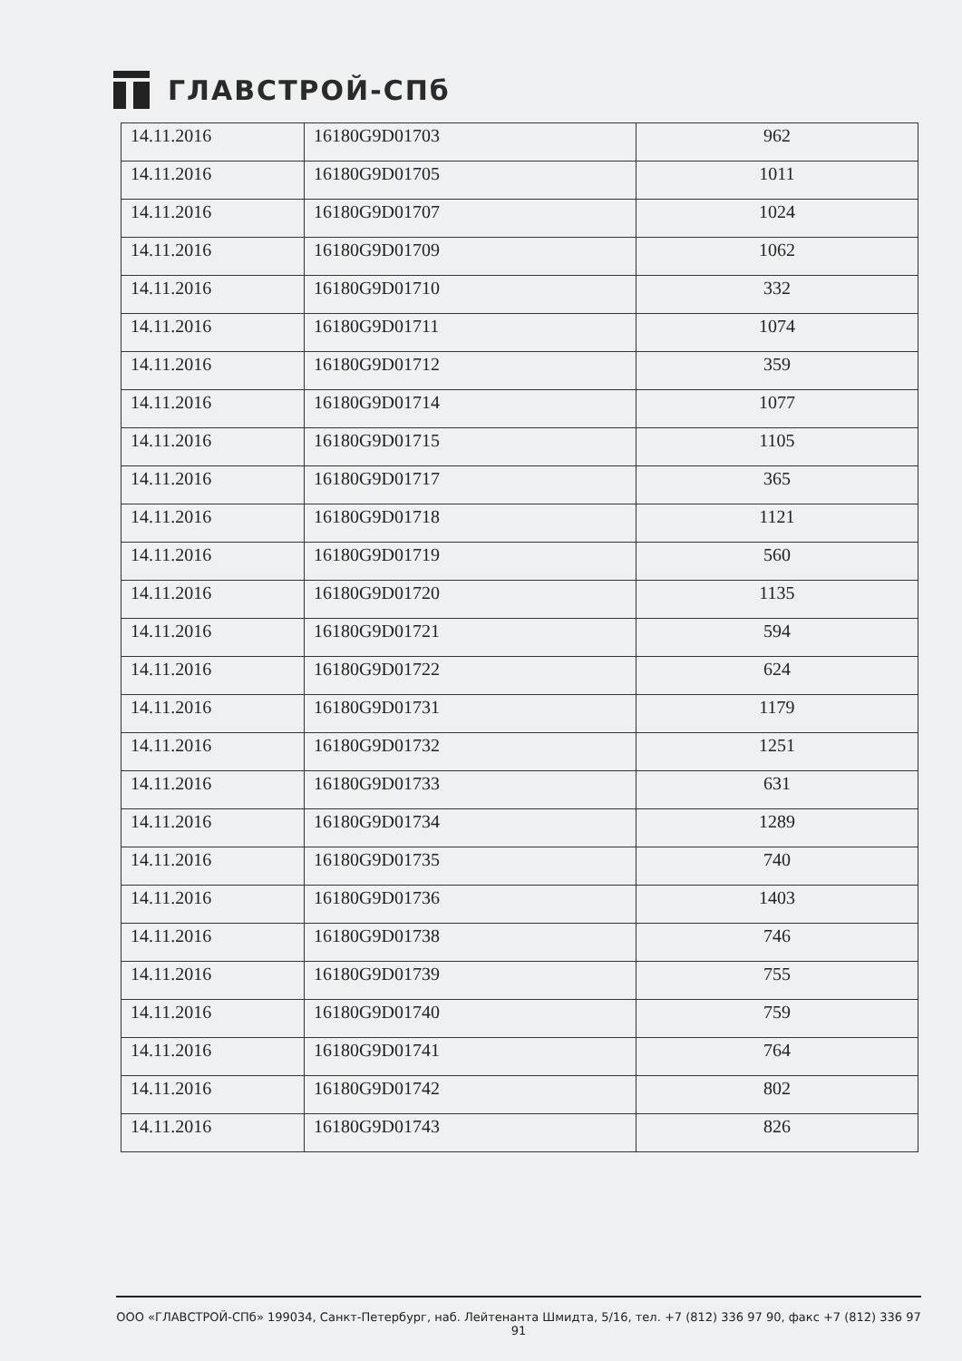ГЛАВСТРОЙ-СПб
| 14.11.2016 | 16180G9D01703 | 962 |
| 14.11.2016 | 16180G9D01705 | 1011 |
| 14.11.2016 | 16180G9D01707 | 1024 |
| 14.11.2016 | 16180G9D01709 | 1062 |
| 14.11.2016 | 16180G9D01710 | 332 |
| 14.11.2016 | 16180G9D01711 | 1074 |
| 14.11.2016 | 16180G9D01712 | 359 |
| 14.11.2016 | 16180G9D01714 | 1077 |
| 14.11.2016 | 16180G9D01715 | 1105 |
| 14.11.2016 | 16180G9D01717 | 365 |
| 14.11.2016 | 16180G9D01718 | 1121 |
| 14.11.2016 | 16180G9D01719 | 560 |
| 14.11.2016 | 16180G9D01720 | 1135 |
| 14.11.2016 | 16180G9D01721 | 594 |
| 14.11.2016 | 16180G9D01722 | 624 |
| 14.11.2016 | 16180G9D01731 | 1179 |
| 14.11.2016 | 16180G9D01732 | 1251 |
| 14.11.2016 | 16180G9D01733 | 631 |
| 14.11.2016 | 16180G9D01734 | 1289 |
| 14.11.2016 | 16180G9D01735 | 740 |
| 14.11.2016 | 16180G9D01736 | 1403 |
| 14.11.2016 | 16180G9D01738 | 746 |
| 14.11.2016 | 16180G9D01739 | 755 |
| 14.11.2016 | 16180G9D01740 | 759 |
| 14.11.2016 | 16180G9D01741 | 764 |
| 14.11.2016 | 16180G9D01742 | 802 |
| 14.11.2016 | 16180G9D01743 | 826 |
ООО «ГЛАВСТРОЙ-СПб» 199034, Санкт-Петербург, наб. Лейтенанта Шмидта, 5/16, тел. +7 (812) 336 97 90, факс +7 (812) 336 97 91